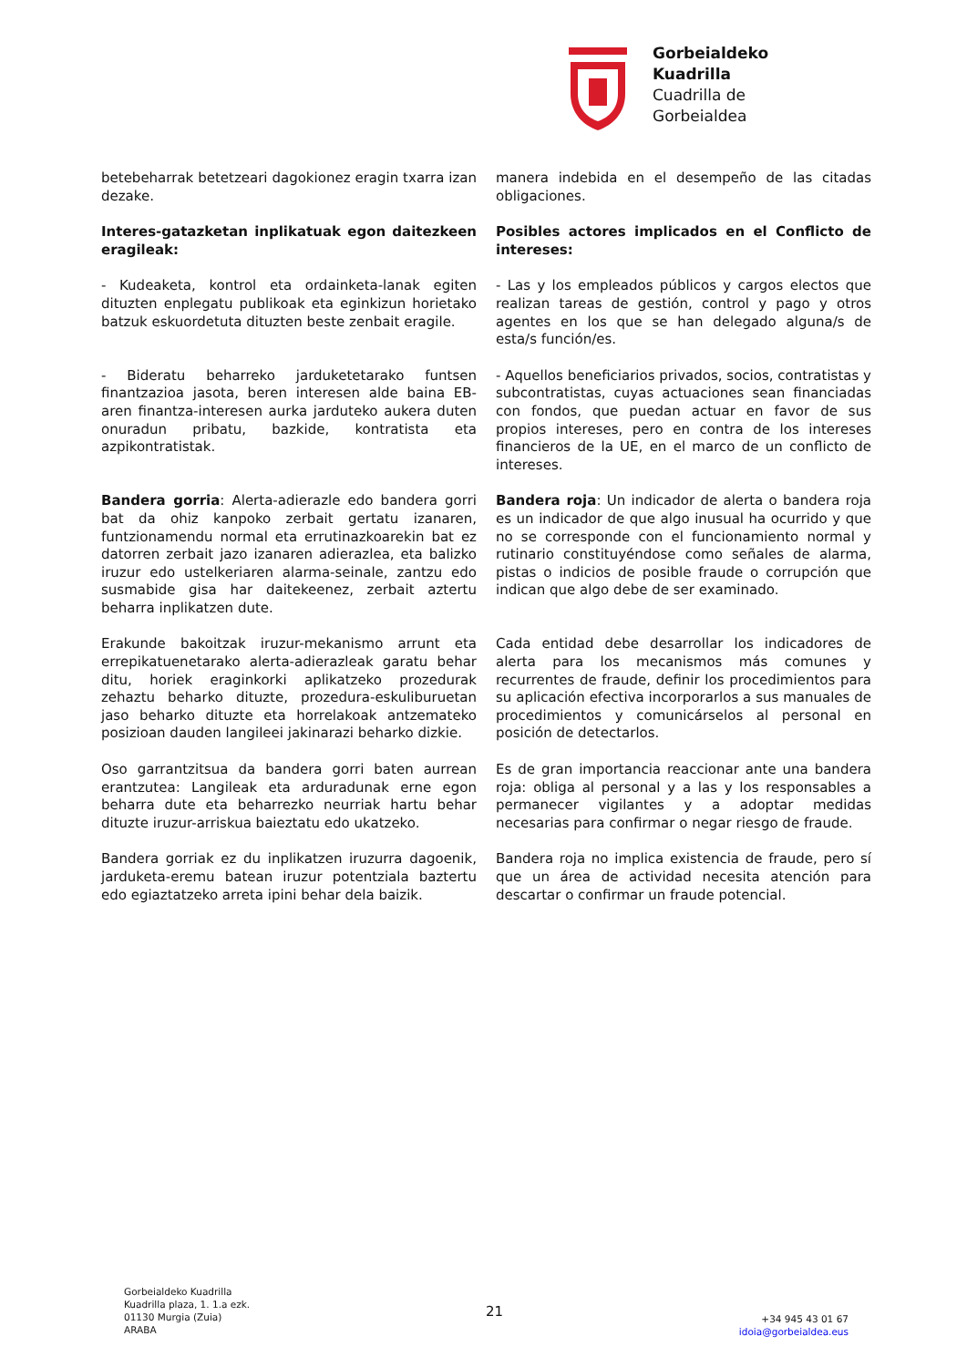Gorbeialdeko
Kuadrilla
Cuadrilla de
Gorbeialdea
betebeharrak betetzeari dagokionez eragin txarra izan dezake.
manera indebida en el desempeño de las citadas obligaciones.
Interes-gatazketan inplikatuak egon daitezkeen eragileak:
Posibles actores implicados en el Conflicto de intereses:
- Kudeaketa, kontrol eta ordainketa-lanak egiten dituzten enplegatu publikoak eta eginkizun horietako batzuk eskuordetuta dituzten beste zenbait eragile.
- Las y los empleados públicos y cargos electos que realizan tareas de gestión, control y pago y otros agentes en los que se han delegado alguna/s de esta/s función/es.
- Bideratu beharreko jarduketetarako funtsen finantzazioa jasota, beren interesen alde baina EB-aren finantza-interesen aurka jarduteko aukera duten onuradun pribatu, bazkide, kontratista eta azpikontratistak.
- Aquellos beneficiarios privados, socios, contratistas y subcontratistas, cuyas actuaciones sean financiadas con fondos, que puedan actuar en favor de sus propios intereses, pero en contra de los intereses financieros de la UE, en el marco de un conflicto de intereses.
Bandera gorria: Alerta-adierazle edo bandera gorri bat da ohiz kanpoko zerbait gertatu izanaren, funtzionamendu normal eta errutinazkoarekin bat ez datorren zerbait jazo izanaren adierazlea, eta balizko iruzur edo ustelkeriaren alarma-seinale, zantzu edo susmabide gisa har daitekeenez, zerbait aztertu beharra inplikatzen dute.
Bandera roja: Un indicador de alerta o bandera roja es un indicador de que algo inusual ha ocurrido y que no se corresponde con el funcionamiento normal y rutinario constituyéndose como señales de alarma, pistas o indicios de posible fraude o corrupción que indican que algo debe de ser examinado.
Erakunde bakoitzak iruzur-mekanismo arrunt eta errepikatuenetarako alerta-adierazleak garatu behar ditu, horiek eraginkorki aplikatzeko prozedurak zehaztu beharko dituzte, prozedura-eskuliburuetan jaso beharko dituzte eta horrelakoak antzemateko posizioan dauden langileei jakinarazi beharko dizkie.
Cada entidad debe desarrollar los indicadores de alerta para los mecanismos más comunes y recurrentes de fraude, definir los procedimientos para su aplicación efectiva incorporarlos a sus manuales de procedimientos y comunicárselos al personal en posición de detectarlos.
Oso garrantzitsua da bandera gorri baten aurrean erantzutea: Langileak eta arduradunak erne egon beharra dute eta beharrezko neurriak hartu behar dituzte iruzur-arriskua baieztatu edo ukatzeko.
Es de gran importancia reaccionar ante una bandera roja: obliga al personal y a las y los responsables a permanecer vigilantes y a adoptar medidas necesarias para confirmar o negar riesgo de fraude.
Bandera gorriak ez du inplikatzen iruzurra dagoenik, jarduketa-eremu batean iruzur potentziala baztertu edo egiaztatzeko arreta ipini behar dela baizik.
Bandera roja no implica existencia de fraude, pero sí que un área de actividad necesita atención para descartar o confirmar un fraude potencial.
Gorbeialdeko Kuadrilla
Kuadrilla plaza, 1. 1.a ezk.
01130 Murgia (Zuia)
ARABA
21
+34 945 43 01 67
idoia@gorbeialdea.eus